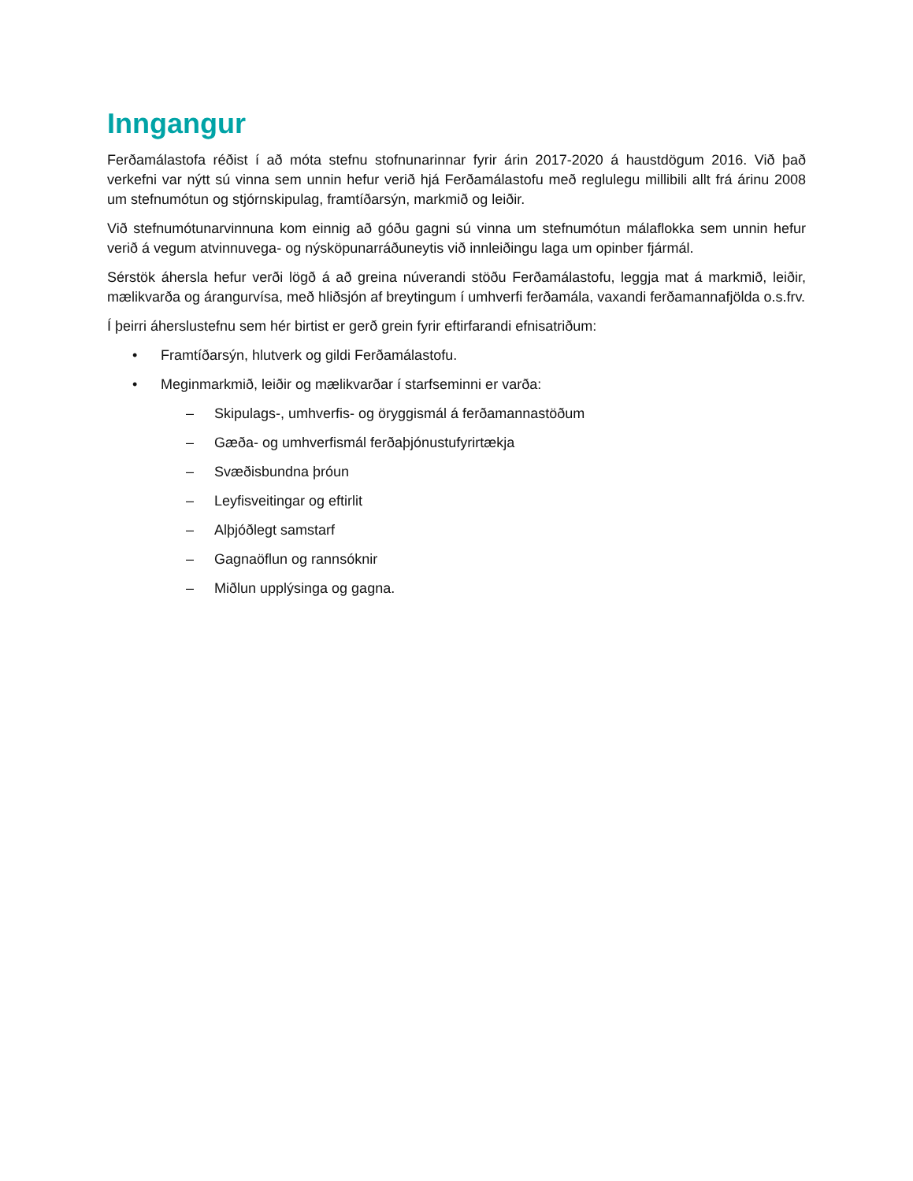Inngangur
Ferðamálastofa réðist í að móta stefnu stofnunarinnar fyrir árin 2017-2020 á haustdögum 2016. Við það verkefni var nýtt sú vinna sem unnin hefur verið hjá Ferðamálastofu með reglulegu millibili allt frá árinu 2008 um stefnumótun og stjórnskipulag, framtíðarsýn, markmið og leiðir.
Við stefnumótunarvinnuna kom einnig að góðu gagni sú vinna um stefnumótun málaflokka sem unnin hefur verið á vegum atvinnuvega- og nýsköpunarráðuneytis við innleiðingu laga um opinber fjármál.
Sérstök áhersla hefur verði lögð á að greina núverandi stöðu Ferðamálastofu, leggja mat á markmið, leiðir, mælikvarða og árangurvísa, með hliðsjón af breytingum í umhverfi ferðamála, vaxandi ferðamannafjölda o.s.frv.
Í þeirri áherslustefnu sem hér birtist er gerð grein fyrir eftirfarandi efnisatriðum:
• Framtíðarsýn, hlutverk og gildi Ferðamálastofu.
• Meginmarkmið, leiðir og mælikvarðar í starfseminni er varða:
– Skipulags-, umhverfis- og öryggismál á ferðamannastöðum
– Gæða- og umhverfismál ferðaþjónustufyrirtækja
– Svæðisbundna þróun
– Leyfisveitingar og eftirlit
– Alþjóðlegt samstarf
– Gagnaöflun og rannsóknir
– Miðlun upplýsinga og gagna.